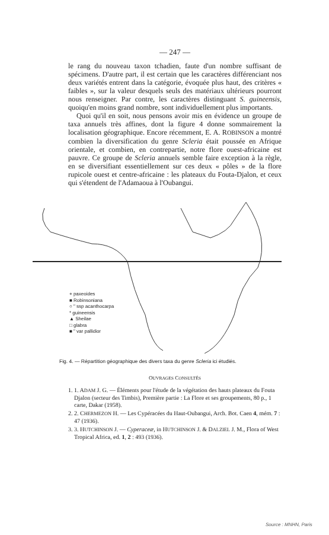— 247 —
le rang du nouveau taxon tchadien, faute d'un nombre suffisant de spécimens. D'autre part, il est certain que les caractères différenciant nos deux variétés entrent dans la catégorie, évoquée plus haut, des critères « faibles », sur la valeur desquels seuls des matériaux ultérieurs pourront nous renseigner. Par contre, les caractères distinguant S. guineensis, quoiqu'en moins grand nombre, sont individuellement plus importants.
Quoi qu'il en soit, nous pensons avoir mis en évidence un groupe de taxa annuels très affines, dont la figure 4 donne sommairement la localisation géographique. Encore récemment, E. A. ROBINSON a montré combien la diversification du genre Scleria était poussée en Afrique orientale, et combien, en contrepartie, notre flore ouest-africaine est pauvre. Ce groupe de Scleria annuels semble faire exception à la règle, en se diversifiant essentiellement sur ces deux « pôles » de la flore rupicole ouest et centre-africaine : les plateaux du Fouta-Djalon, et ceux qui s'étendent de l'Adamaoua à l'Oubangui.
+ paxeoides
■ Robinsoniana
○ " ssp acanthocarpa
* guineensis
▲ Sheilae
□ glabra
■ " var pallidior
Fig. 4. — Répartition géographique des divers taxa du genre Scleria ici étudiés.
OUVRAGES CONSULTÉS
1. 1. ADAM J. G. — Éléments pour l'étude de la végétation des hauts plateaux du Fouta Djalon (secteur des Timbis), Première partie : La Flore et ses groupements, 80 p., 1 carte, Dakar (1958).
2. 2. CHERMEZON H. — Les Cypéracées du Haut-Oubangui, Arch. Bot. Caen 4, mém. 7 : 47 (1936).
3. 3. HUTCHINSON J. — Cyperaceæ, in HUTCHINSON J. & DALZIEL J. M., Flora of West Tropical Africa, ed. 1, 2 : 493 (1936).
Source : MNHN, Paris